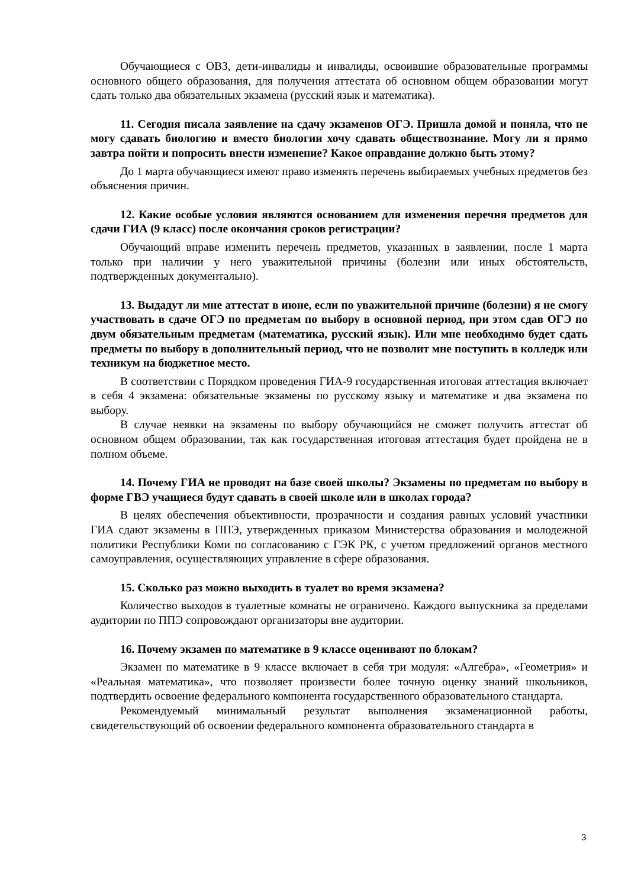Обучающиеся с ОВЗ, дети-инвалиды и инвалиды, освоившие образовательные программы основного общего образования, для получения аттестата об основном общем образовании могут сдать только два обязательных экзамена (русский язык и математика).
11. Сегодня писала заявление на сдачу экзаменов ОГЭ. Пришла домой и поняла, что не могу сдавать биологию и вместо биологии хочу сдавать обществознание. Могу ли я прямо завтра пойти и попросить внести изменение? Какое оправдание должно быть этому?
До 1 марта обучающиеся имеют право изменять перечень выбираемых учебных предметов без объяснения причин.
12. Какие особые условия являются основанием для изменения перечня предметов для сдачи ГИА (9 класс) после окончания сроков регистрации?
Обучающий вправе изменить перечень предметов, указанных в заявлении, после 1 марта только при наличии у него уважительной причины (болезни или иных обстоятельств, подтвержденных документально).
13. Выдадут ли мне аттестат в июне, если по уважительной причине (болезни) я не смогу участвовать в сдаче ОГЭ по предметам по выбору в основной период, при этом сдав ОГЭ по двум обязательным предметам (математика, русский язык). Или мне необходимо будет сдать предметы по выбору в дополнительный период, что не позволит мне поступить в колледж или техникум на бюджетное место.
В соответствии с Порядком проведения ГИА-9 государственная итоговая аттестация включает в себя 4 экзамена: обязательные экзамены по русскому языку и математике и два экзамена по выбору.
В случае неявки на экзамены по выбору обучающийся не сможет получить аттестат об основном общем образовании, так как государственная итоговая аттестация будет пройдена не в полном объеме.
14. Почему ГИА не проводят на базе своей школы? Экзамены по предметам по выбору в форме ГВЭ учащиеся будут сдавать в своей школе или в школах города?
В целях обеспечения объективности, прозрачности и создания равных условий участники ГИА сдают экзамены в ППЭ, утвержденных приказом Министерства образования и молодежной политики Республики Коми по согласованию с ГЭК РК, с учетом предложений органов местного самоуправления, осуществляющих управление в сфере образования.
15. Сколько раз можно выходить в туалет во время экзамена?
Количество выходов в туалетные комнаты не ограничено. Каждого выпускника за пределами аудитории по ППЭ сопровождают организаторы вне аудитории.
16. Почему экзамен по математике в 9 классе оценивают по блокам?
Экзамен по математике в 9 классе включает в себя три модуля: «Алгебра», «Геометрия» и «Реальная математика», что позволяет произвести более точную оценку знаний школьников, подтвердить освоение федерального компонента государственного образовательного стандарта.
Рекомендуемый минимальный результат выполнения экзаменационной работы, свидетельствующий об освоении федерального компонента образовательного стандарта в
3